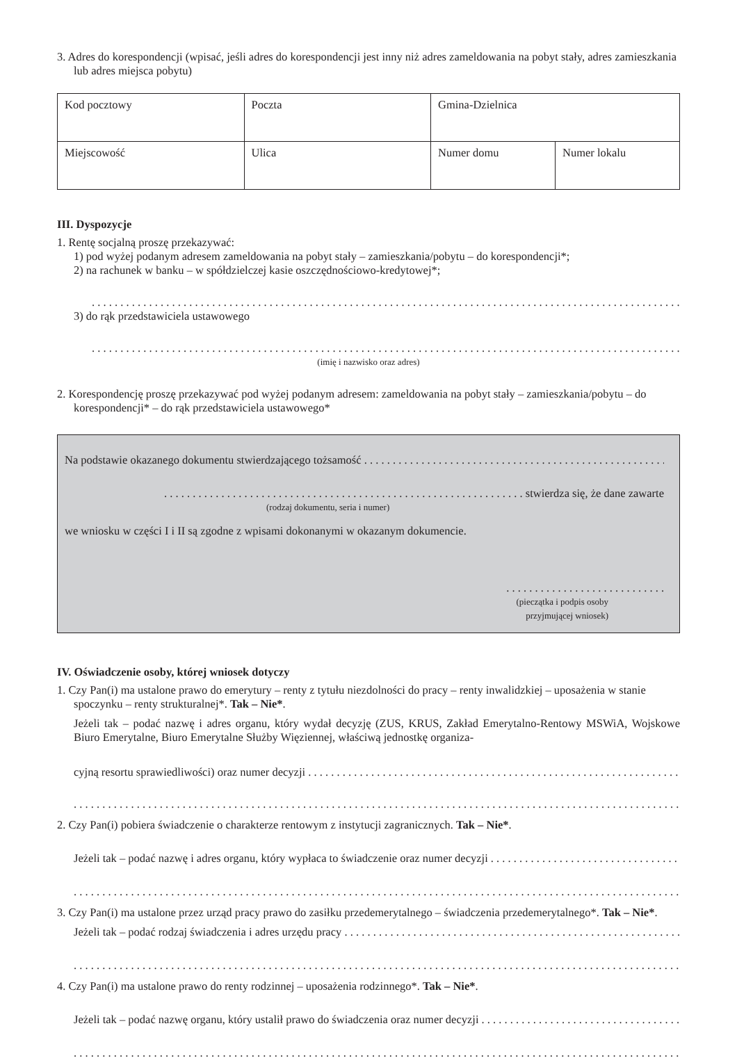3. Adres do korespondencji (wpisać, jeśli adres do korespondencji jest inny niż adres zameldowania na pobyt stały, adres zamieszkania lub adres miejsca pobytu)
| Kod pocztowy | Poczta | Gmina-Dzielnica | |
| Miejscowość | Ulica | Numer domu | Numer lokalu |
III. Dyspozycje
1. Rentę socjalną proszę przekazywać:
1) pod wyżej podanym adresem zameldowania na pobyt stały – zamieszkania/pobytu – do korespondencji*;
2) na rachunek w banku – w spółdzielczej kasie oszczędnościowo-kredytowej*;
3) do rąk przedstawiciela ustawowego
(imię i nazwisko oraz adres)
2. Korespondencję proszę przekazywać pod wyżej podanym adresem: zameldowania na pobyt stały – zamieszkania/pobytu – do korespondencji* – do rąk przedstawiciela ustawowego*
Na podstawie okazanego dokumentu stwierdzającego tożsamość
. . . . . . . . . . . . . . . . . . . . . . . . . . . . . . . . . . . . . . . . . . . . . . . . . . . . . . . . . . . . . . . stwierdza się, że dane zawarte
(rodzaj dokumentu, seria i numer)
we wniosku w części I i II są zgodne z wpisami dokonanymi w okazanym dokumencie.
. . . . . . . . . . . . . . . . . . . . . . . . . . . .
(pieczątka i podpis osoby
przyjmującej wniosek)
IV. Oświadczenie osoby, której wniosek dotyczy
1. Czy Pan(i) ma ustalone prawo do emerytury – renty z tytułu niezdolności do pracy – renty inwalidzkiej – uposażenia w stanie spoczynku – renty strukturalnej*. Tak – Nie*.
Jeżeli tak – podać nazwę i adres organu, który wydał decyzję (ZUS, KRUS, Zakład Emerytalno-Rentowy MSWiA, Wojskowe Biuro Emerytalne, Biuro Emerytalne Służby Więziennej, właściwą jednostkę organiza-
cyjną resortu sprawiedliwości) oraz numer decyzji
2. Czy Pan(i) pobiera świadczenie o charakterze rentowym z instytucji zagranicznych. Tak – Nie*.
Jeżeli tak – podać nazwę i adres organu, który wypłaca to świadczenie oraz numer decyzji
3. Czy Pan(i) ma ustalone przez urząd pracy prawo do zasiłku przedemerytalnego – świadczenia przedemerytalnego*. Tak – Nie*.
Jeżeli tak – podać rodzaj świadczenia i adres urzędu pracy
4. Czy Pan(i) ma ustalone prawo do renty rodzinnej – uposażenia rodzinnego*. Tak – Nie*.
Jeżeli tak – podać nazwę organu, który ustalił prawo do świadczenia oraz numer decyzji